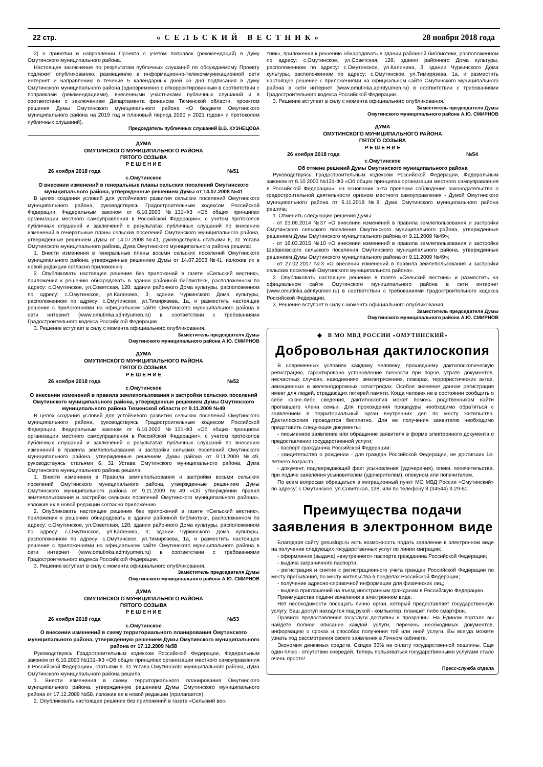22 стр. «СЕЛЬСКИЙ ВЕСТНИК» 28 ноября 2018 года
3) о принятии и направлении Проекта с учетом поправок (рекомендаций) в Думу Омутинского муниципального района.
Настоящее заключение по результатам публичных слушаний по обсуждаемому Проекту подлежит опубликованию, размещению в информационно-телекоммуникационной сети интернет и направлению в течение 5 календарных дней со дня подписания в Думу Омутинского муниципального района (одновременно с откорректированным в соответствии с поправками (рекомендациями), внесенными участниками публичных слушаний и в соответствии с заключением Департамента финансов Тюменской области, проектом решения Думы Омутинского муниципального района «О бюджете Омутинского муниципального района на 2019 год и плановый период 2020 и 2021 годов» и протоколом публичных слушаний).
Председатель публичных слушаний В.В. КУЗНЕЦОВА
ДУМА
ОМУТИНСКОГО МУНИЦИПАЛЬНОГО РАЙОНА
ПЯТОГО СОЗЫВА
Р Е Ш Е Н И Е
26 ноября 2018 года №51
с.Омутинское
О внесении изменений в генеральные планы сельских поселений Омутинского муниципального района, утвержденные решением Думы от 14.07.2008 №41
В целях создания условий для устойчивого развития сельских поселений Омутинского муниципального района, руководствуясь Градостроительным кодексом Российской Федерации, Федеральным законом от 6.10.2003 №131-ФЗ «Об общих принципах организации местного самоуправления в Российской Федерации», с учетом протоколов публичных слушаний и заключений о результатах публичных слушаний по внесению изменений в генеральные планы сельских поселений Омутинского муниципального района, утвержденные решением Думы от 14.07.2008 №41, руководствуясь статьями 6, 31 Устава Омутинского муниципального района, Дума Омутинского муниципального района решила:
1. Внести изменения в генеральные планы восьми сельских поселений Омутинского муниципального района, утвержденные решением Думы от 14.07.2008 №41, изложив их в новой редакции согласно приложению.
2. Опубликовать настоящее решение без приложений в газете «Сельский вестник», приложения к решению обнародовать в здании районной библиотеки, расположенном по адресу: с.Омутинское, ул.Советская, 128; здании районного Дома культуры, расположенном по адресу: с.Омутинское, ул.Калинина, 3; здании Чуркинского Дома культуры, расположенном по адресу: с.Омутинское, ул.Тимирязева, 1а, и разместить настоящее решение с приложениями на официальном сайте Омутинского муниципального района в сети интернет (www.omutinka.admtyumen.ru) в соответствии с требованиями Градостроительного кодекса Российской Федерации.
3. Решение вступает в силу с момента официального опубликования.
Заместитель председателя Думы
Омутинского муниципального района А.Ю. СМИРНОВ
ДУМА
ОМУТИНСКОГО МУНИЦИПАЛЬНОГО РАЙОНА
ПЯТОГО СОЗЫВА
Р Е Ш Е Н И Е
26 ноября 2018 года №52
с.Омутинское
О внесении изменений в правила землепользования и застройки сельских поселений Омутинского муниципального района, утвержденные решением Думы Омутинского муниципального района Тюменской области от 9.11.2009 №49
В целях создания условий для устойчивого развития сельских поселений Омутинского муниципального района, руководствуясь Градостроительным кодексом Российской Федерации, Федеральным законом от 6.10.2003 №131-ФЗ «Об общих принципах организации местного самоуправления в Российской Федерации», с учетом протоколов публичных слушаний и заключений о результатах публичных слушаний по внесению изменений в правила землепользования и застройки сельских поселений Омутинского муниципального района, утвержденные решением Думы района от 9.11.2009 №49, руководствуясь статьями 6, 31 Устава Омутинского муниципального района, Дума Омутинского муниципального района решила:
1. Внести изменения в Правила землепользования и застройки восьми сельских поселений Омутинского муниципального района, утвержденные решением Думы Омутинского муниципального района от 9.11.2009 №49 «Об утверждении правил землепользования и застройки сельских поселений Омутинского муниципального района», изложив их в новой редакции согласно приложению.
2. Опубликовать настоящее решение без приложений в газете «Сельский вестник», приложения к решению обнародовать в здании районной библиотеки, расположенном по адресу: с.Омутинское, ул.Советская, 128; здании районного Дома культуры, расположенном по адресу: с.Омутинское, ул.Калинина, 3; здании Чуркинского Дома культуры, расположенном по адресу: с.Омутинское, ул.Тимирязева, 1а, и разместить настоящее решение с приложениями на официальном сайте Омутинского муниципального района в сети интернет (www.omutinka.admtyumen.ru) в соответствии с требованиями Градостроительного кодекса Российской Федерации.
3. Решение вступает в силу с момента официального опубликования.
Заместитель председателя Думы
Омутинского муниципального района А.Ю. СМИРНОВ
ДУМА
ОМУТИНСКОГО МУНИЦИПАЛЬНОГО РАЙОНА
ПЯТОГО СОЗЫВА
Р Е Ш Е Н И Е
26 ноября 2018 года №53
с.Омутинское
О внесении изменений в схему территориального планирования Омутинского муниципального района, утвержденную решением Думы Омутинского муниципального района от 17.12.2009 №58
Руководствуясь Градостроительным кодексом Российской Федерации, Федеральным законом от 6.10.2003 №131-ФЗ «Об общих принципах организации местного самоуправления в Российской Федерации», статьями 6, 31 Устава Омутинского муниципального района, Дума Омутинского муниципального района решила:
1. Внести изменения в схему территориального планирования Омутинского муниципального района, утвержденную решением Думы Омутинского муниципального района от 17.12.2009 №58, изложив ее в новой редакции (прилагается).
2. Опубликовать настоящее решение без приложений в газете «Сельский вес-
тник», приложения к решению обнародовать в здании районной библиотеки, расположенном по адресу: с.Омутинское, ул.Советская, 128; здании районного Дома культуры, расположенном по адресу: с.Омутинское, ул.Калинина, 3; здании Чуркинского Дома культуры, расположенном по адресу: с.Омутинское, ул.Тимирязева, 1а, и разместить настоящее решение с приложениями на официальном сайте Омутинского муниципального района в сети интернет (www.omutinka.admtyumen.ru) в соответствии с требованиями Градостроительного кодекса Российской Федерации.
3. Решение вступает в силу с момента официального опубликования.
Заместитель председателя Думы
Омутинского муниципального района А.Ю. СМИРНОВ
ДУМА
ОМУТИНСКОГО МУНИЦИПАЛЬНОГО РАЙОНА
ПЯТОГО СОЗЫВА
Р Е Ш Е Н И Е
26 ноября 2018 года №54
с.Омутинское
Об отмене решений Думы Омутинского муниципального района
Руководствуясь Градостроительным кодексом Российской Федерации, Федеральным законом от 6.10.2003 №131-ФЗ «Об общих принципах организации местного самоуправления в Российской Федерации», на основании акта проверки соблюдения законодательства о градостроительной деятельности органом местного самоуправления - Думой Омутинского муниципального района от 6.11.2018 №8, Дума Омутинского муниципального района решила:
1. Отменить следующие решения Думы:
- от 23.06.2014 №37 «О внесении изменений в правила землепользования и застройки Омутинского сельского поселения Омутинского муниципального района, утвержденные решением Думы Омутинского муниципального района от 9.11.2009 №49»;
- от 16.03.2015 №10 «О внесении изменений в правила землепользования и застройки Шабановского сельского поселения Омутинского муниципального района, утвержденные решением Думы Омутинского муниципального района от 9.11.2009 №49»;
- от 27.02.2017 №3 «О внесении изменений в правила землепользования и застройки сельских поселений Омутинского муниципального района».
2. Опубликовать настоящее решение в газете «Сельский вестник» и разместить на официальном сайте Омутинского муниципального района в сети интернет (www.omutinka.admtyumen.ru) в соответствии с требованиями Градостроительного кодекса Российской Федерации.
3. Решение вступает в силу с момента официального опубликования.
Заместитель председателя Думы
Омутинского муниципального района А.Ю. СМИРНОВ
◆ В МО МВД РОССИИ «ОМУТИНСКИЙ»
Добровольная дактилоскопия
В современных условиях каждому человеку, прошедшему дактилоскопическую регистрацию, гарантировано установление личности при порче, утрате документов, несчастных случаях, наводнениях, землетрясениях, пожарах, террористических актах, авиационных и железнодорожных катастрофах. Особое значение данная регистрация имеет для людей, страдающих потерей памяти. Когда человек не в состоянии сообщить о себе какие-либо сведения, дактилоскопия может помочь родственникам найти пропавшего члена семьи. Для прохождения процедуры необходимо обратиться с заявлением в территориальный орган внутренних дел по месту жительства. Дактилоскопия проводится бесплатно. Для ее получения заявителю необходимо представить следующие документы:
- письменное заявление или обращение заявителя в форме электронного документа о предоставлении государственной услуги;
- паспорт гражданина Российской Федерации;
- свидетельство о рождении - для граждан Российской Федерации, не достигших 14-летнего возраста;
- документ, подтверждающий факт усыновления (удочерения), опеки, попечительства, при подаче заявления усыновителем (удочерителем), опекуном или попечителем.
По всем вопросам обращаться в миграционный пункт МО МВД России «Омутинский» по адресу: с.Омутинское, ул.Советская, 128, или по телефону 8 (34544) 3-29-60.
Преимущества подачи
заявления в электронном виде
Благодаря сайту gosuslugi.ru есть возможность подать заявление в электронном виде на получение следующих государственных услуг по линии миграции:
- оформление (выдача) «внутреннего» паспорта гражданина Российской Федерации;
- выдача заграничного паспорта;
- регистрация и снятие с регистрационного учета граждан Российской Федерации по месту пребывания, по месту жительства в пределах Российской Федерации;
- получение адресно-справочной информации для физических лиц;
- выдача приглашений на въезд иностранным гражданам в Российскую Федерацию.
Преимущества подачи заявления в электронном виде.
Нет необходимости посещать лично орган, который предоставляет государственную услугу. Ваш доступ находится под рукой - компьютер, планшет либо смартфон.
Правила предоставления госуслуги доступны и прозрачны. На Едином портале вы найдете полное описание каждой услуги, перечень необходимых документов, информацию о сроках и способах получения той или иной услуги. Вы всегда можете узнать ход рассмотрения своего заявления в Личном кабинете.
Экономия денежных средств. Скидка 30% на оплату государственной пошлины. Еще один плюс - отсутствие очередей. Теперь пользоваться государственными услугами стало очень просто!
Пресс-служба отдела